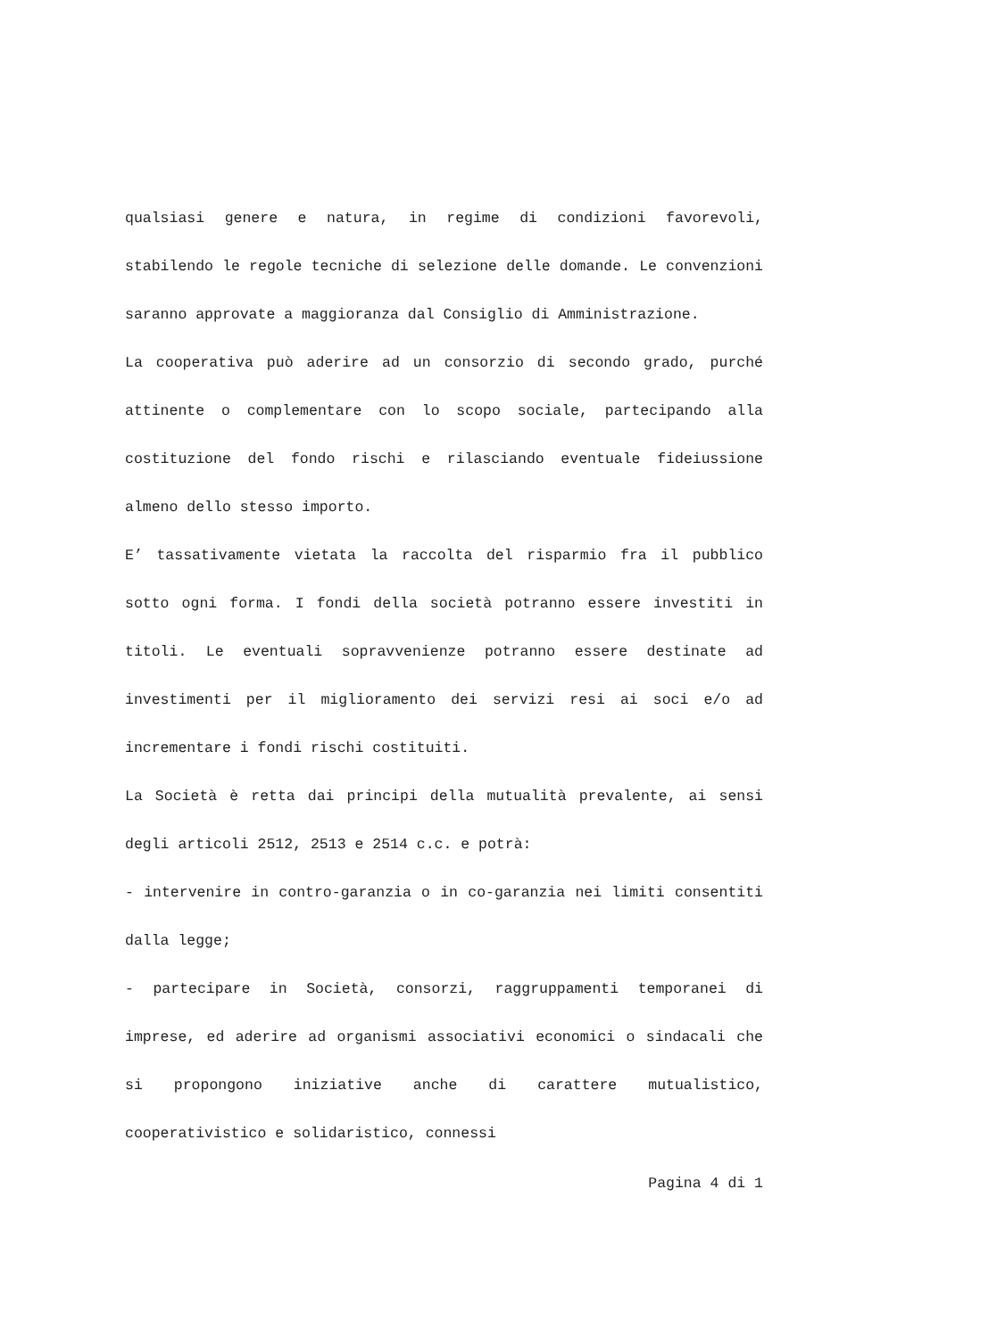qualsiasi genere e natura, in regime di condizioni favorevoli, stabilendo le regole tecniche di selezione delle domande. Le convenzioni saranno approvate a maggioranza dal Consiglio di Amministrazione.
La cooperativa può aderire ad un consorzio di secondo grado, purché attinente o complementare con lo scopo sociale, partecipando alla costituzione del fondo rischi e rilasciando eventuale fideiussione almeno dello stesso importo.
E’ tassativamente vietata la raccolta del risparmio fra il pubblico sotto ogni forma. I fondi della società potranno essere investiti in titoli. Le eventuali sopravvenienze potranno essere destinate ad investimenti per il miglioramento dei servizi resi ai soci e/o ad incrementare i fondi rischi costituiti.
La Società è retta dai principi della mutualità prevalente, ai sensi degli articoli 2512, 2513 e 2514 c.c. e potrà:
- intervenire in contro-garanzia o in co-garanzia nei limiti consentiti dalla legge;
- partecipare in Società, consorzi, raggruppamenti temporanei di imprese, ed aderire ad organismi associativi economici o sindacali che si propongono iniziative anche di carattere mutualistico, cooperativistico e solidaristico, connessi
Pagina 4 di 1